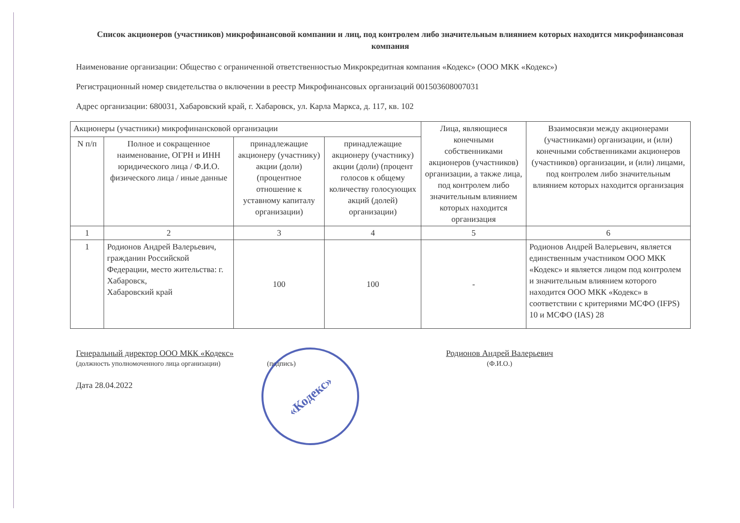Список акционеров (участников) микрофинансовой компании и лиц, под контролем либо значительным влиянием которых находится микрофинансовая компания
Наименование организации: Общество с ограниченной ответственностью Микрокредитная компания «Кодекс» (ООО МКК «Кодекс»)
Регистрационный номер свидетельства о включении в реестр Микрофинансовых организаций 001503608007031
Адрес организации: 680031, Хабаровский край, г. Хабаровск, ул. Карла Маркса, д. 117, кв. 102
| Акционеры (участники) микрофинансковой организации | | | | Лица, являющиеся конечными собственниками акционеров (участников) организации, а также лица, под контролем либо значительным влиянием которых находится организация | Взаимосвязи между акционерами (участниками) организации, и (или) конечными собственниками акционеров (участников) организации, и (или) лицами, под контролем либо значительным влиянием которых находится организация |
| --- | --- | --- | --- | --- | --- |
| N п/п | Полное и сокращенное наименование, ОГРН и ИНН юридического лица / Ф.И.О. физического лица / иные данные | принадлежащие акционеру (участнику) акции (доли) (процентное отношение к уставному капиталу организации) | принадлежащие акционеру (участнику) акции (доли) (процент голосов к общему количеству голосующих акций (долей) организации) | | |
| 1 | 2 | 3 | 4 | 5 | 6 |
| 1 | Родионов Андрей Валерьевич, гражданин Российской Федерации, место жительства: г. Хабаровск, Хабаровский край | 100 | 100 | - | Родионов Андрей Валерьевич, является единственным участником ООО МКК «Кодекс» и является лицом под контролем и значительным влиянием которого находится ООО МКК «Кодекс» в соответствии с критериями МСФО (IFPS) 10 и МСФО (IAS) 28 |
Генеральный директор ООО МКК «Кодекс»
(должность уполномоченного лица организации) (подпись)
Родионов Андрей Валерьевич
(Ф.И.О.)
Дата 28.04.2022
«Кодекс»